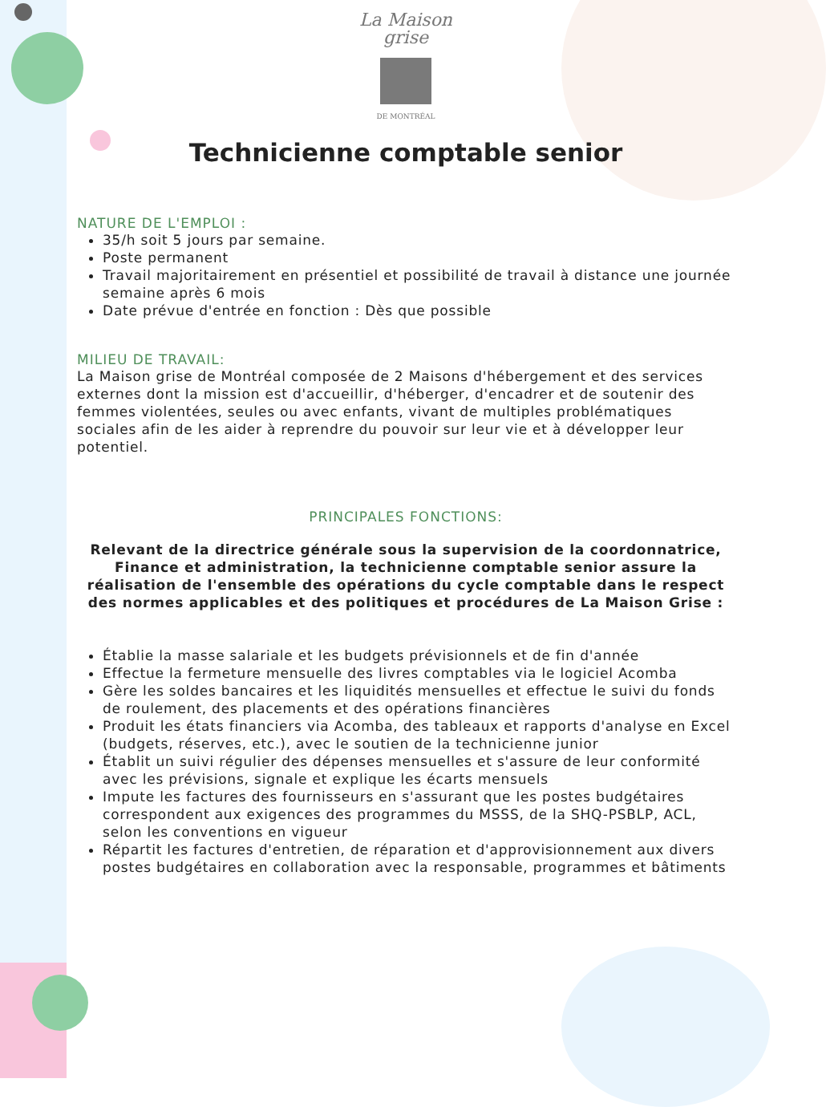La Maison
grise
DE MONTRÉAL
Technicienne comptable senior
NATURE DE L'EMPLOI :
35/h soit 5 jours par semaine.
Poste permanent
Travail majoritairement en présentiel et possibilité de travail à distance une journée semaine après 6 mois
Date prévue d'entrée en fonction : Dès que possible
MILIEU DE TRAVAIL:
La Maison grise de Montréal composée de 2 Maisons d'hébergement et des services externes dont la mission est d'accueillir, d'héberger, d'encadrer et de soutenir des femmes violentées, seules ou avec enfants, vivant de multiples problématiques sociales afin de les aider à reprendre du pouvoir sur leur vie et à développer leur potentiel.
PRINCIPALES FONCTIONS:
Relevant de la directrice générale sous la supervision de la coordonnatrice, Finance et administration, la technicienne comptable senior assure la réalisation de l'ensemble des opérations du cycle comptable dans le respect des normes applicables et des politiques et procédures de La Maison Grise :
Établie la masse salariale et les budgets prévisionnels et de fin d'année
Effectue la fermeture mensuelle des livres comptables via le logiciel Acomba
Gère les soldes bancaires et les liquidités mensuelles et effectue le suivi du fonds de roulement, des placements et des opérations financières
Produit les états financiers via Acomba, des tableaux et rapports d'analyse en Excel (budgets, réserves, etc.), avec le soutien de la technicienne junior
Établit un suivi régulier des dépenses mensuelles et s'assure de leur conformité avec les prévisions, signale et explique les écarts mensuels
Impute les factures des fournisseurs en s'assurant que les postes budgétaires correspondent aux exigences des programmes du MSSS, de la SHQ-PSBLP, ACL, selon les conventions en vigueur
Répartit les factures d'entretien, de réparation et d'approvisionnement aux divers postes budgétaires en collaboration avec la responsable, programmes et bâtiments